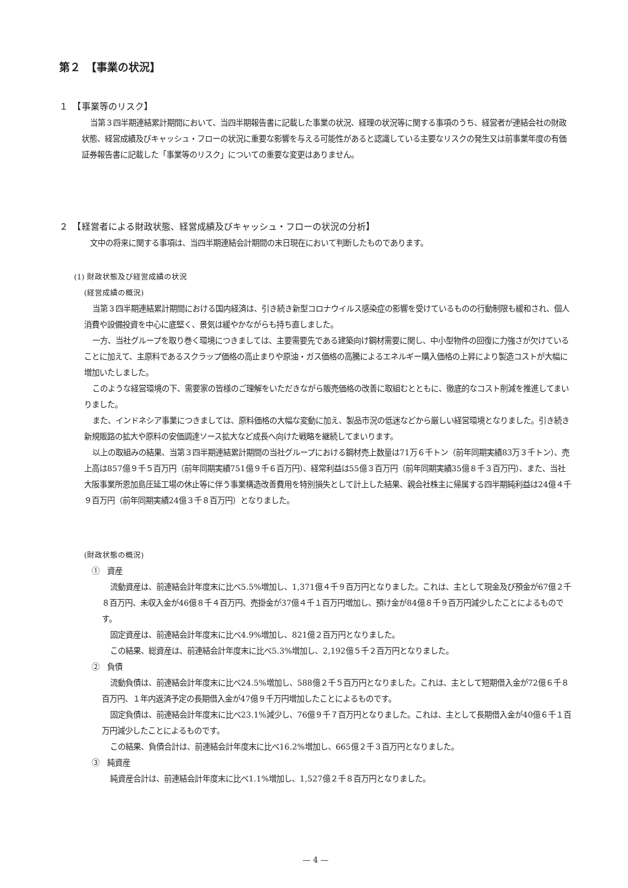第２　【事業の状況】
１　【事業等のリスク】
当第３四半期連結累計期間において、当四半期報告書に記載した事業の状況、経理の状況等に関する事項のうち、経営者が連結会社の財政状態、経営成績及びキャッシュ・フローの状況に重要な影響を与える可能性があると認識している主要なリスクの発生又は前事業年度の有価証券報告書に記載した「事業等のリスク」についての重要な変更はありません。
２　【経営者による財政状態、経営成績及びキャッシュ・フローの状況の分析】
文中の将来に関する事項は、当四半期連結会計期間の末日現在において判断したものであります。
(1) 財政状態及び経営成績の状況
(経営成績の概況)
当第３四半期連結累計期間における国内経済は、引き続き新型コロナウイルス感染症の影響を受けているものの行動制限も緩和され、個人消費や設備投資を中心に底堅く、景気は緩やかながらも持ち直しました。
一方、当社グループを取り巻く環境につきましては、主要需要先である建築向け鋼材需要に関し、中小型物件の回復に力強さが欠けていることに加えて、主原料であるスクラップ価格の高止まりや原油・ガス価格の高騰によるエネルギー購入価格の上昇により製造コストが大幅に増加いたしました。
このような経営環境の下、需要家の皆様のご理解をいただきながら販売価格の改善に取組むとともに、徹底的なコスト削減を推進してまいりました。
また、インドネシア事業につきましては、原料価格の大幅な変動に加え、製品市況の低迷などから厳しい経営環境となりました。引き続き新規販路の拡大や原料の安価調達ソース拡大など成長へ向けた戦略を継続してまいります。
以上の取組みの結果、当第３四半期連結累計期間の当社グループにおける鋼材売上数量は71万６千トン（前年同期実績83万３千トン）、売上高は857億９千５百万円（前年同期実績751億９千６百万円）、経常利益は55億３百万円（前年同期実績35億８千３百万円）、また、当社大阪事業所恩加島圧延工場の休止等に伴う事業構造改善費用を特別損失として計上した結果、親会社株主に帰属する四半期純利益は24億４千９百万円（前年同期実績24億３千８百万円）となりました。
(財政状態の概況)
①　資産
流動資産は、前連結会計年度末に比べ5.5%増加し、1,371億４千９百万円となりました。これは、主として現金及び預金が67億２千８百万円、未収入金が46億８千４百万円、売掛金が37億４千１百万円増加し、預け金が84億８千９百万円減少したことによるものです。
固定資産は、前連結会計年度末に比べ4.9%増加し、821億２百万円となりました。
この結果、総資産は、前連結会計年度末に比べ5.3%増加し、2,192億５千２百万円となりました。
②　負債
流動負債は、前連結会計年度末に比べ24.5%増加し、588億２千５百万円となりました。これは、主として短期借入金が72億６千８百万円、１年内返済予定の長期借入金が47億９千万円増加したことによるものです。
固定負債は、前連結会計年度末に比べ23.1%減少し、76億９千７百万円となりました。これは、主として長期借入金が40億６千１百万円減少したことによるものです。
この結果、負債合計は、前連結会計年度末に比べ16.2%増加し、665億２千３百万円となりました。
③　純資産
純資産合計は、前連結会計年度末に比べ1.1%増加し、1,527億２千８百万円となりました。
— 4 —